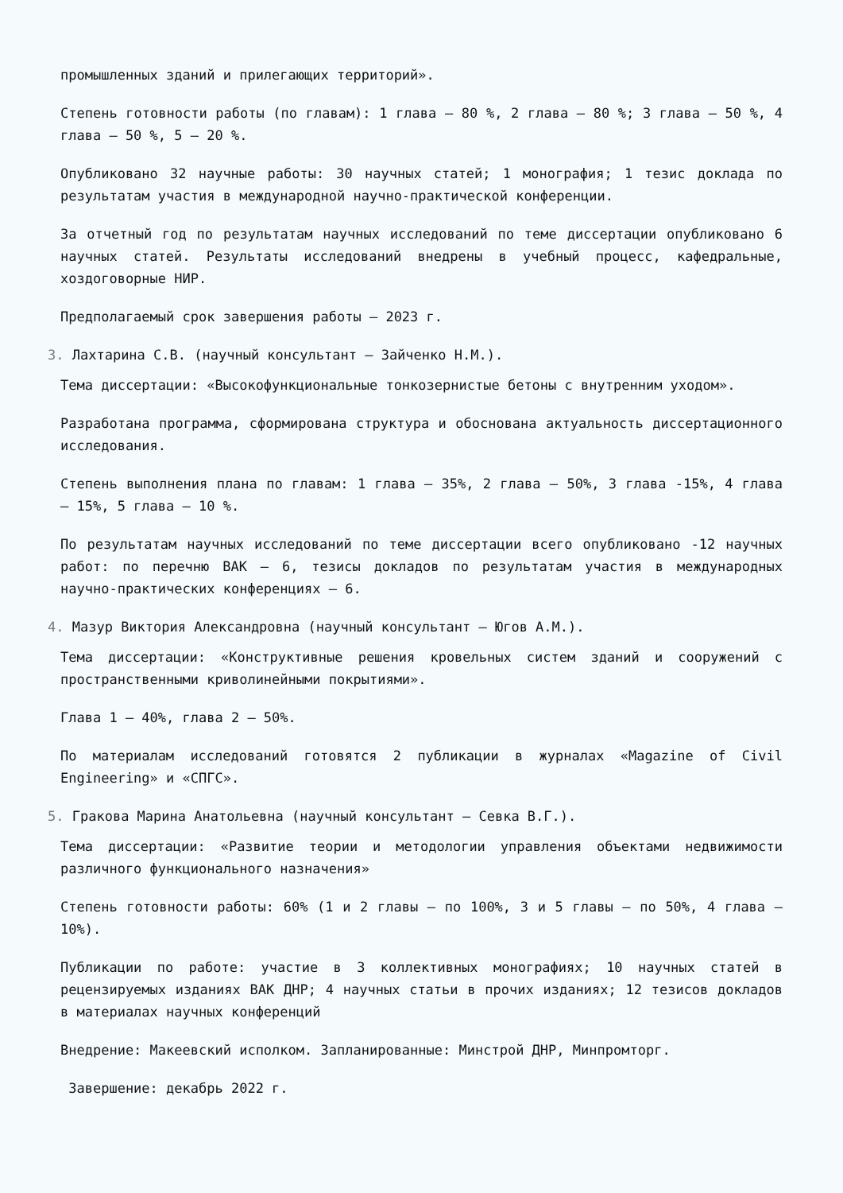промышленных зданий и прилегающих территорий».
Степень готовности работы (по главам): 1 глава – 80 %, 2 глава – 80 %; 3 глава – 50 %, 4 глава – 50 %, 5 – 20 %.
Опубликовано 32 научные работы: 30 научных статей; 1 монография; 1 тезис доклада по результатам участия в международной научно-практической конференции.
За отчетный год по результатам научных исследований по теме диссертации опубликовано 6 научных статей. Результаты исследований внедрены в учебный процесс, кафедральные, хоздоговорные НИР.
Предполагаемый срок завершения работы – 2023 г.
3. Лахтарина С.В. (научный консультант – Зайченко Н.М.).
Тема диссертации: «Высокофункциональные тонкозернистые бетоны с внутренним уходом».
Разработана программа, сформирована структура и обоснована актуальность диссертационного исследования.
Степень выполнения плана по главам: 1 глава – 35%, 2 глава – 50%, 3 глава -15%, 4 глава – 15%, 5 глава – 10 %.
По результатам научных исследований по теме диссертации всего опубликовано -12 научных работ: по перечню ВАК – 6, тезисы докладов по результатам участия в международных научно-практических конференциях – 6.
4. Мазур Виктория Александровна (научный консультант – Югов А.М.).
Тема диссертации: «Конструктивные решения кровельных систем зданий и сооружений с пространственными криволинейными покрытиями».
Глава 1 – 40%, глава 2 – 50%.
По материалам исследований готовятся 2 публикации в журналах «Magazine of Civil Engineering» и «СПГС».
5. Гракова Марина Анатольевна (научный консультант – Севка В.Г.).
Тема диссертации: «Развитие теории и методологии управления объектами недвижимости различного функционального назначения»
Степень готовности работы: 60% (1 и 2 главы – по 100%, 3 и 5 главы – по 50%, 4 глава – 10%).
Публикации по работе: участие в 3 коллективных монографиях; 10 научных статей в рецензируемых изданиях ВАК ДНР; 4 научных статьи в прочих изданиях; 12 тезисов докладов в материалах научных конференций
Внедрение: Макеевский исполком. Запланированные: Минстрой ДНР, Минпромторг.
Завершение: декабрь 2022 г.